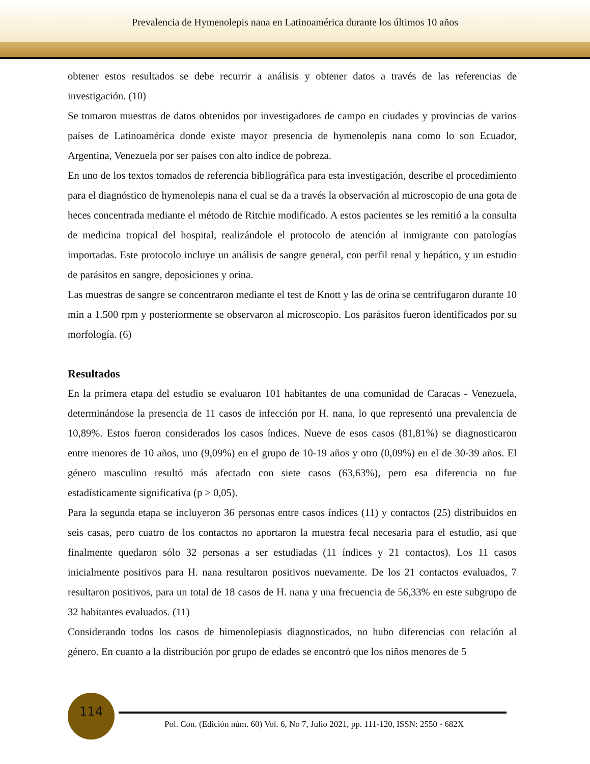Prevalencia de Hymenolepis nana en Latinoamérica durante los últimos 10 años
obtener estos resultados se debe recurrir a análisis y obtener datos a través de las referencias de investigación. (10)
Se tomaron muestras de datos obtenidos por investigadores de campo en ciudades y provincias de varios países de Latinoamérica donde existe mayor presencia de hymenolepis nana como lo son Ecuador, Argentina, Venezuela por ser países con alto índice de pobreza.
En uno de los textos tomados de referencia bibliográfica para esta investigación, describe el procedimiento para el diagnóstico de hymenolepis nana el cual se da a través la observación al microscopio de una gota de heces concentrada mediante el método de Ritchie modificado. A estos pacientes se les remitió a la consulta de medicina tropical del hospital, realizándole el protocolo de atención al inmigrante con patologías importadas. Este protocolo incluye un análisis de sangre general, con perfil renal y hepático, y un estudio de parásitos en sangre, deposiciones y orina.
Las muestras de sangre se concentraron mediante el test de Knott y las de orina se centrifugaron durante 10 min a 1.500 rpm y posteriormente se observaron al microscopio. Los parásitos fueron identificados por su morfología. (6)
Resultados
En la primera etapa del estudio se evaluaron 101 habitantes de una comunidad de Caracas - Venezuela, determinándose la presencia de 11 casos de infección por H. nana, lo que representó una prevalencia de 10,89%. Estos fueron considerados los casos índices. Nueve de esos casos (81,81%) se diagnosticaron entre menores de 10 años, uno (9,09%) en el grupo de 10-19 años y otro (0,09%) en el de 30-39 años. El género masculino resultó más afectado con siete casos (63,63%), pero esa diferencia no fue estadísticamente significativa (p > 0,05).
Para la segunda etapa se incluyeron 36 personas entre casos índices (11) y contactos (25) distribuidos en seis casas, pero cuatro de los contactos no aportaron la muestra fecal necesaria para el estudio, así que finalmente quedaron sólo 32 personas a ser estudiadas (11 índices y 21 contactos). Los 11 casos inicialmente positivos para H. nana resultaron positivos nuevamente. De los 21 contactos evaluados, 7 resultaron positivos, para un total de 18 casos de H. nana y una frecuencia de 56,33% en este subgrupo de 32 habitantes evaluados. (11)
Considerando todos los casos de himenolepiasis diagnosticados, no hubo diferencias con relación al género. En cuanto a la distribución por grupo de edades se encontró que los niños menores de 5
114
Pol. Con. (Edición núm. 60) Vol. 6, No 7, Julio 2021, pp. 111-120, ISSN: 2550 - 682X